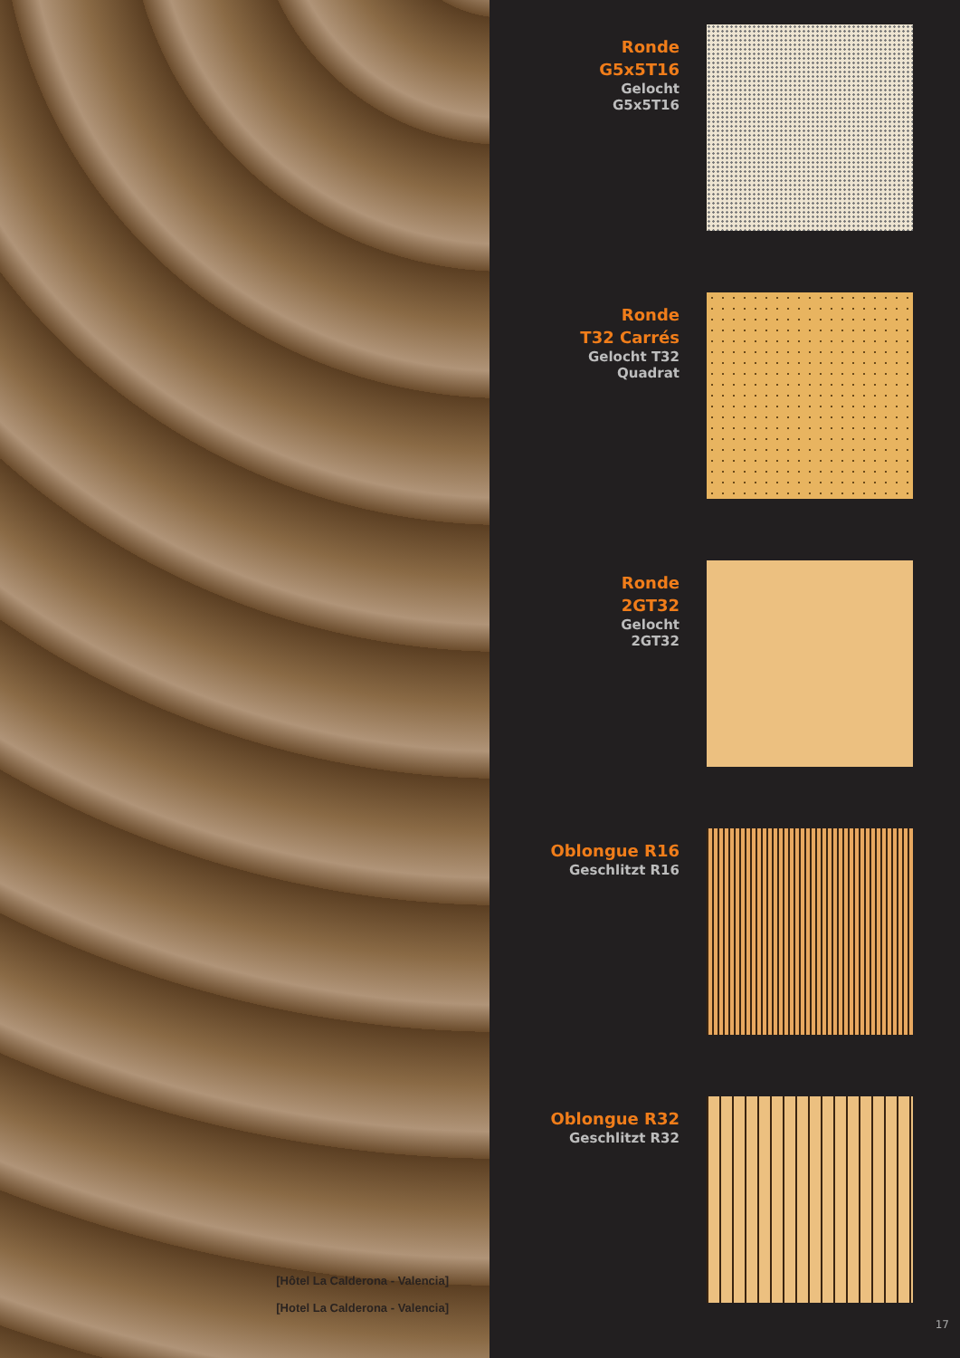[Hôtel La Calderona - Valencia]
[Hotel La Calderona - Valencia]
Ronde
G5x5T16
Gelocht
G5x5T16
Ronde
T32 Carrés
Gelocht T32
Quadrat
Ronde
2GT32
Gelocht
2GT32
Oblongue R16
Geschlitzt R16
Oblongue R32
Geschlitzt R32
17